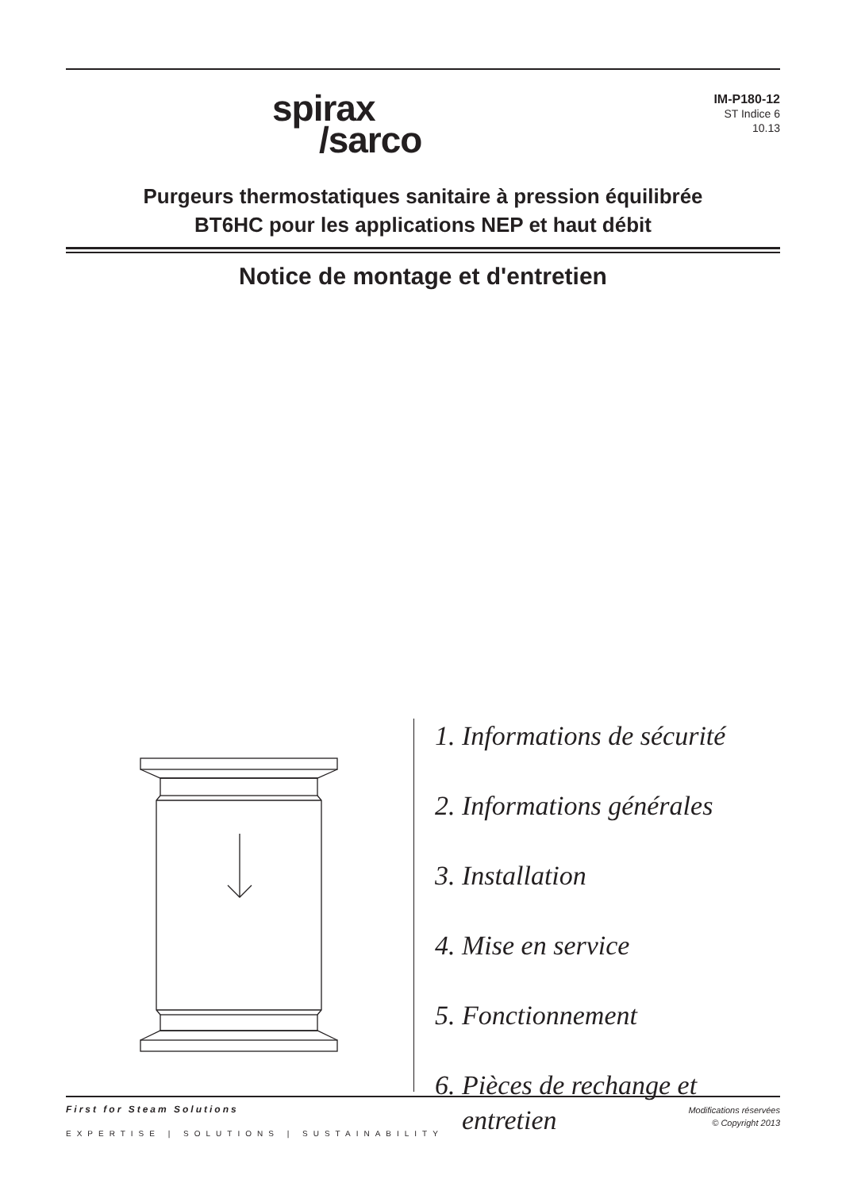spirax
/sarco
IM-P180-12
ST Indice 6
10.13
Purgeurs thermostatiques sanitaire à pression équilibrée
BT6HC pour les applications NEP et haut débit
Notice de montage et d'entretien
1. Informations de sécurité
2. Informations générales
3. Installation
4. Mise en service
5. Fonctionnement
6. Pièces de rechange et
entretien
First for Steam Solutions
EXPERTISE | SOLUTIONS | SUSTAINABILITY
Modifications réservées
© Copyright 2013